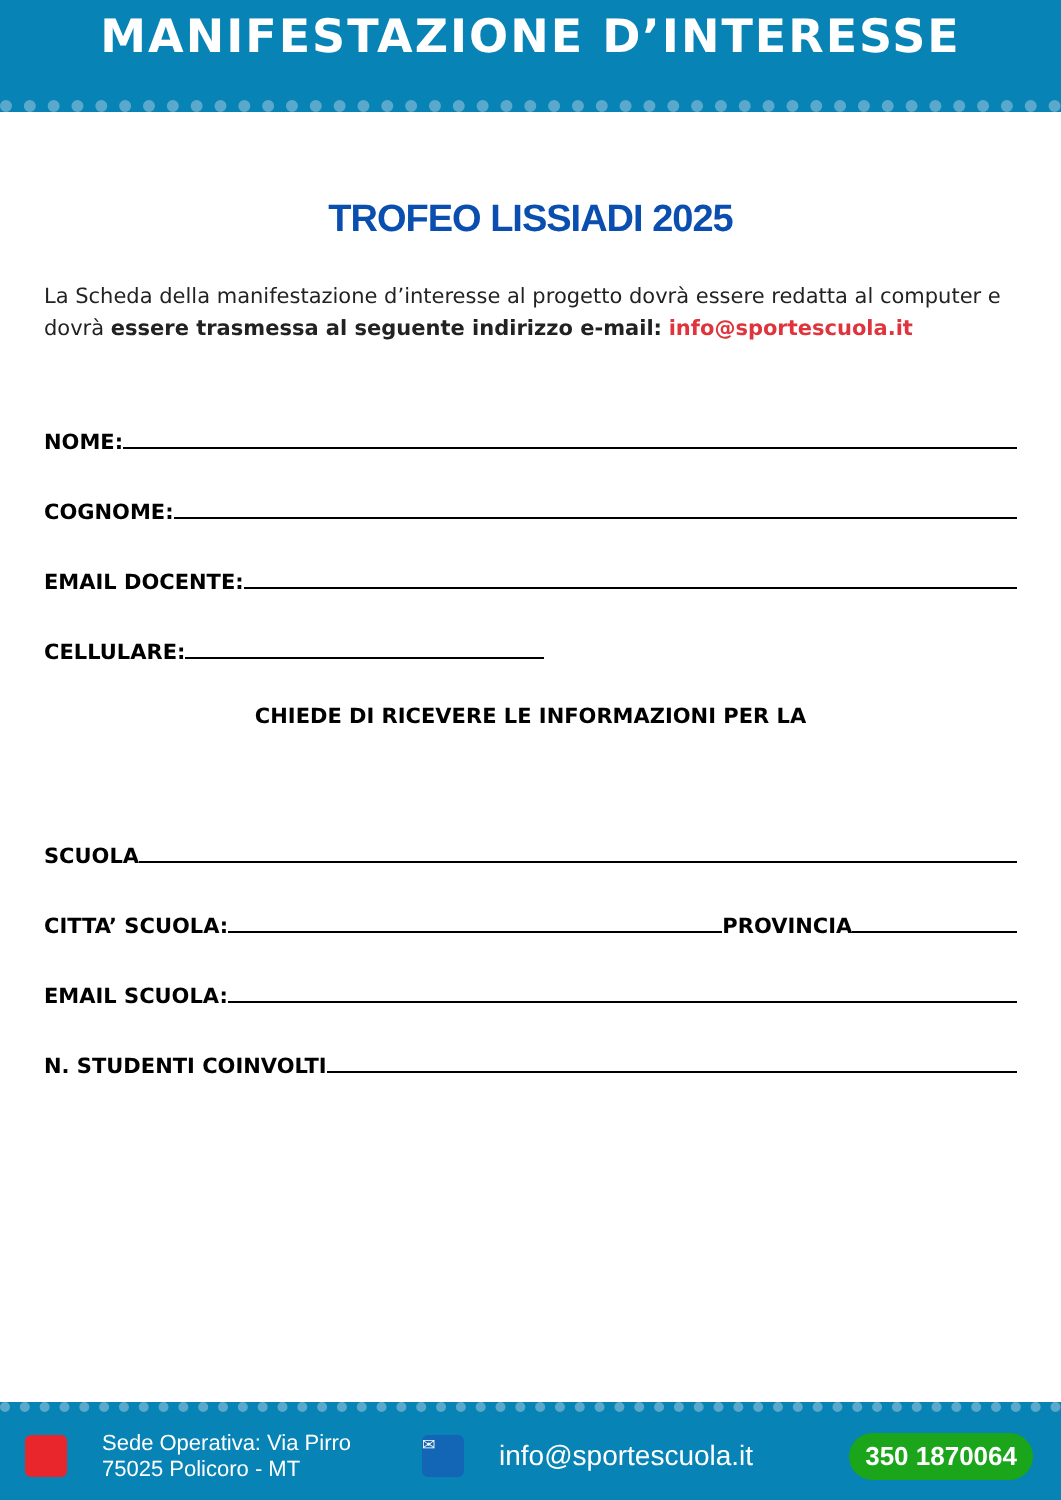MANIFESTAZIONE D’INTERESSE
TROFEO LISSIADI 2025
La Scheda della manifestazione d’interesse al progetto dovrà essere redatta al computer e dovrà essere trasmessa al seguente indirizzo e-mail: info@sportescuola.it
NOME:
COGNOME:
EMAIL DOCENTE:
CELLULARE:
CHIEDE DI RICEVERE LE INFORMAZIONI PER LA
SCUOLA
CITTA’ SCUOLA: PROVINCIA
EMAIL SCUOLA:
N. STUDENTI COINVOLTI
Sede Operativa: Via Pirro
75025 Policoro - MT
✉
info@sportescuola.it
350 1870064